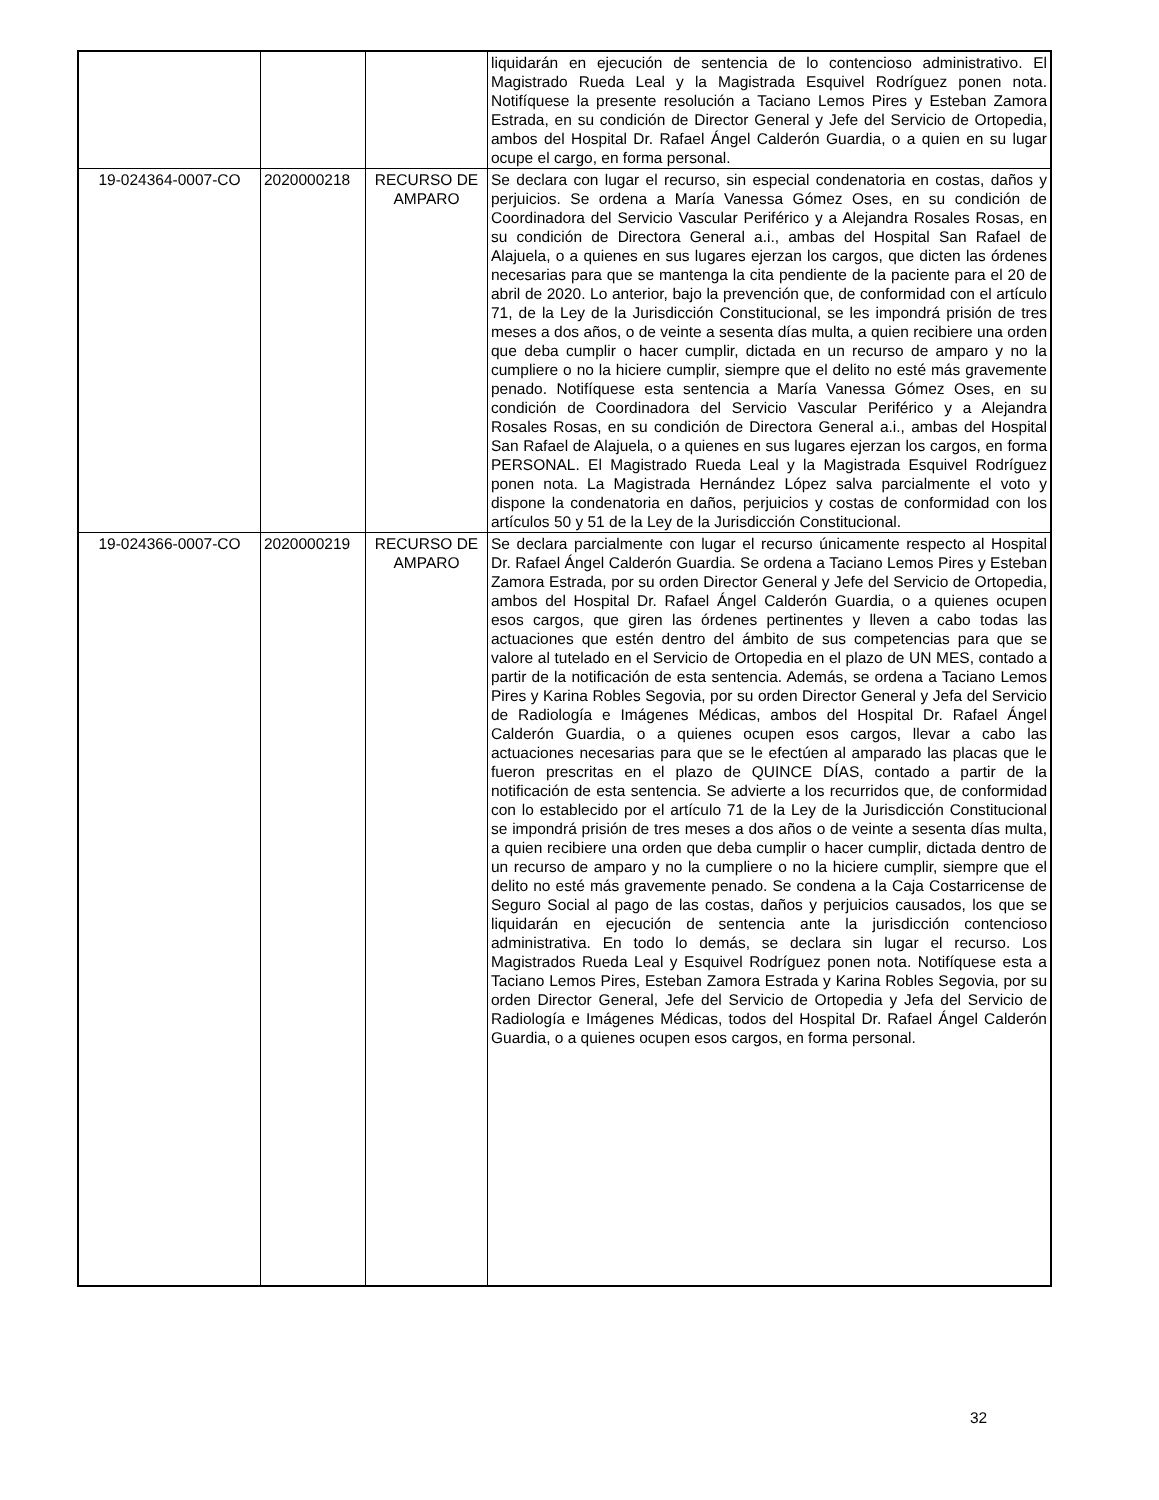| | | | liquidarán en ejecución de sentencia de lo contencioso administrativo. El Magistrado Rueda Leal y la Magistrada Esquivel Rodríguez ponen nota. Notifíquese la presente resolución a Taciano Lemos Pires y Esteban Zamora Estrada, en su condición de Director General y Jefe del Servicio de Ortopedia, ambos del Hospital Dr. Rafael Ángel Calderón Guardia, o a quien en su lugar ocupe el cargo, en forma personal. |
| 19-024364-0007-CO | 2020000218 | RECURSO DE AMPARO | Se declara con lugar el recurso, sin especial condenatoria en costas, daños y perjuicios. Se ordena a María Vanessa Gómez Oses, en su condición de Coordinadora del Servicio Vascular Periférico y a Alejandra Rosales Rosas, en su condición de Directora General a.i., ambas del Hospital San Rafael de Alajuela, o a quienes en sus lugares ejerzan los cargos, que dicten las órdenes necesarias para que se mantenga la cita pendiente de la paciente para el 20 de abril de 2020. Lo anterior, bajo la prevención que, de conformidad con el artículo 71, de la Ley de la Jurisdicción Constitucional, se les impondrá prisión de tres meses a dos años, o de veinte a sesenta días multa, a quien recibiere una orden que deba cumplir o hacer cumplir, dictada en un recurso de amparo y no la cumpliere o no la hiciere cumplir, siempre que el delito no esté más gravemente penado. Notifíquese esta sentencia a María Vanessa Gómez Oses, en su condición de Coordinadora del Servicio Vascular Periférico y a Alejandra Rosales Rosas, en su condición de Directora General a.i., ambas del Hospital San Rafael de Alajuela, o a quienes en sus lugares ejerzan los cargos, en forma PERSONAL. El Magistrado Rueda Leal y la Magistrada Esquivel Rodríguez ponen nota. La Magistrada Hernández López salva parcialmente el voto y dispone la condenatoria en daños, perjuicios y costas de conformidad con los artículos 50 y 51 de la Ley de la Jurisdicción Constitucional. |
| 19-024366-0007-CO | 2020000219 | RECURSO DE AMPARO | Se declara parcialmente con lugar el recurso únicamente respecto al Hospital Dr. Rafael Ángel Calderón Guardia. Se ordena a Taciano Lemos Pires y Esteban Zamora Estrada, por su orden Director General y Jefe del Servicio de Ortopedia, ambos del Hospital Dr. Rafael Ángel Calderón Guardia, o a quienes ocupen esos cargos, que giren las órdenes pertinentes y lleven a cabo todas las actuaciones que estén dentro del ámbito de sus competencias para que se valore al tutelado en el Servicio de Ortopedia en el plazo de UN MES, contado a partir de la notificación de esta sentencia. Además, se ordena a Taciano Lemos Pires y Karina Robles Segovia, por su orden Director General y Jefa del Servicio de Radiología e Imágenes Médicas, ambos del Hospital Dr. Rafael Ángel Calderón Guardia, o a quienes ocupen esos cargos, llevar a cabo las actuaciones necesarias para que se le efectúen al amparado las placas que le fueron prescritas en el plazo de QUINCE DÍAS, contado a partir de la notificación de esta sentencia. Se advierte a los recurridos que, de conformidad con lo establecido por el artículo 71 de la Ley de la Jurisdicción Constitucional se impondrá prisión de tres meses a dos años o de veinte a sesenta días multa, a quien recibiere una orden que deba cumplir o hacer cumplir, dictada dentro de un recurso de amparo y no la cumpliere o no la hiciere cumplir, siempre que el delito no esté más gravemente penado. Se condena a la Caja Costarricense de Seguro Social al pago de las costas, daños y perjuicios causados, los que se liquidarán en ejecución de sentencia ante la jurisdicción contencioso administrativa. En todo lo demás, se declara sin lugar el recurso. Los Magistrados Rueda Leal y Esquivel Rodríguez ponen nota. Notifíquese esta a Taciano Lemos Pires, Esteban Zamora Estrada y Karina Robles Segovia, por su orden Director General, Jefe del Servicio de Ortopedia y Jefa del Servicio de Radiología e Imágenes Médicas, todos del Hospital Dr. Rafael Ángel Calderón Guardia, o a quienes ocupen esos cargos, en forma personal. |
32